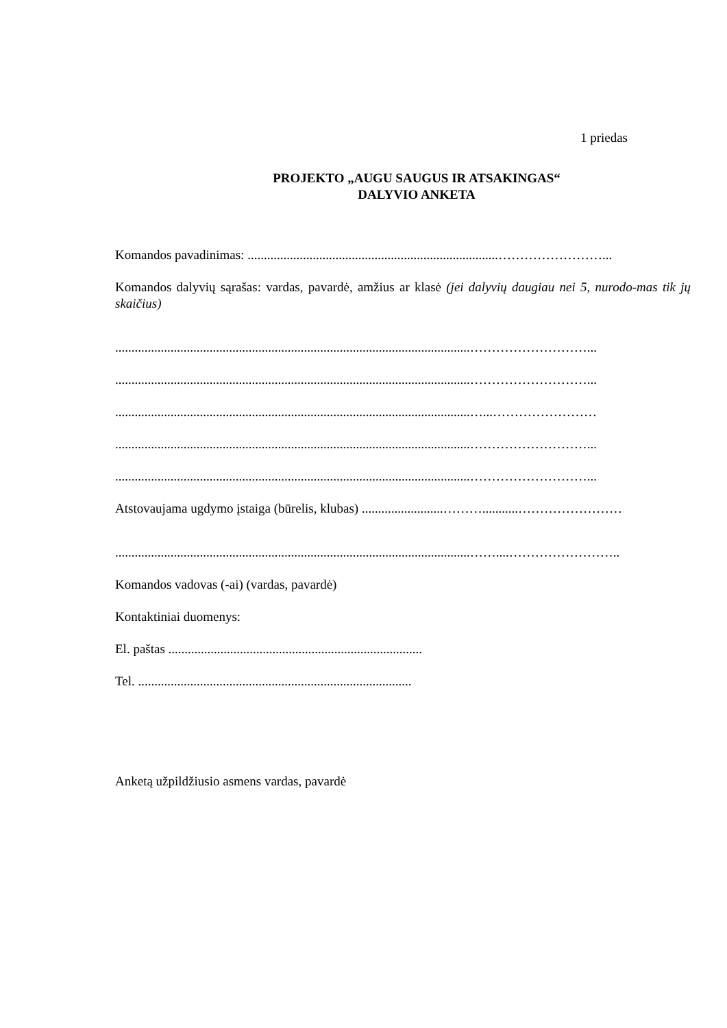1 priedas
PROJEKTO „AUGU SAUGUS IR ATSAKINGAS“
DALYVIO ANKETA
Komandos pavadinimas: .............................................................................……………………...
Komandos dalyvių sąrašas: vardas, pavardė, amžius ar klasė (jei dalyvių daugiau nei 5, nurodo-mas tik jų skaičius)
.............................................................................................................………………………...
.............................................................................................................………………………...
.............................................................................................................…...……………………
.............................................................................................................………………………...
.............................................................................................................………………………...
Atstovaujama ugdymo įstaiga (būrelis, klubas) .........................………...........……………………
.............................................................................................................……....……………………..
Komandos vadovas (-ai) (vardas, pavardė)
Kontaktiniai duomenys:
El. paštas ..............................................................................
Tel. ....................................................................................
Anketą užpildžiusio asmens vardas, pavardė